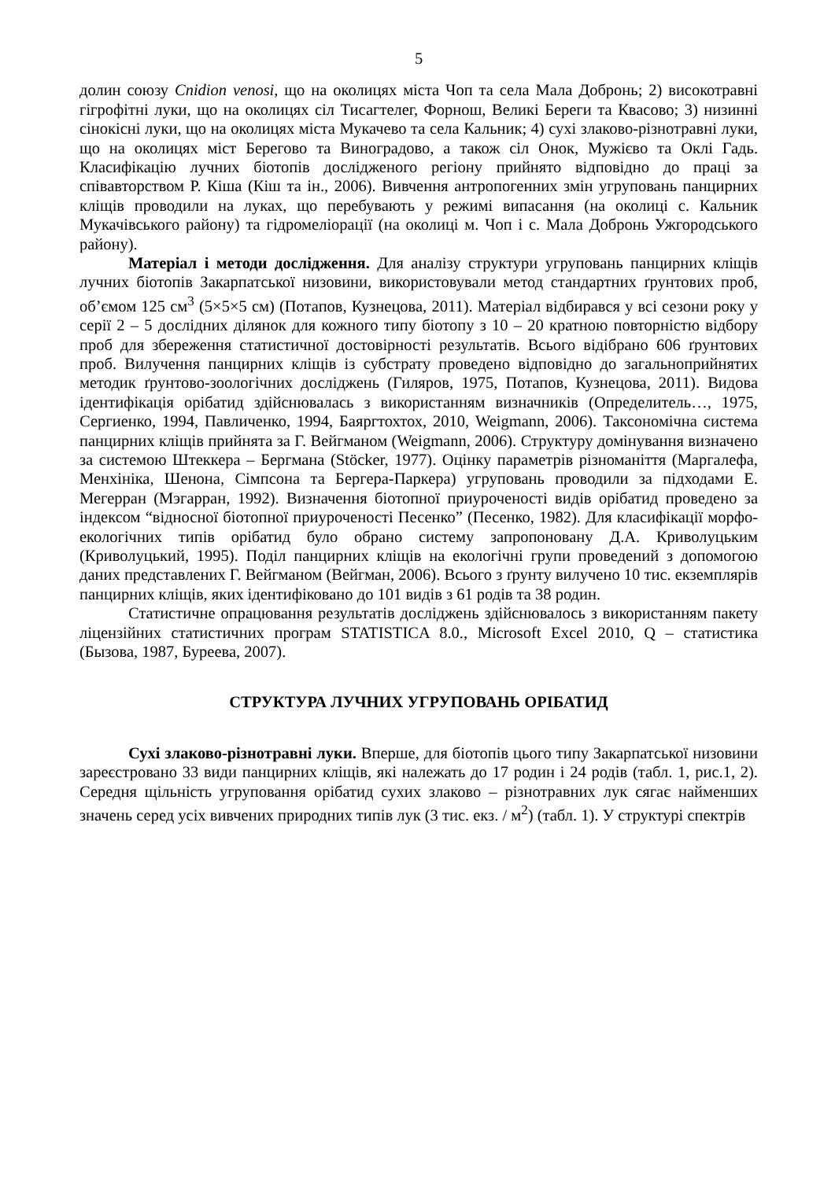5
долин союзу Cnidion venosi, що на околицях міста Чоп та села Мала Добронь; 2) високотравні гігрофітні луки, що на околицях сіл Тисагтелег, Форнош, Великі Береги та Квасово; 3) низинні сінокісні луки, що на околицях міста Мукачево та села Кальник; 4) сухі злаково-різнотравні луки, що на околицях міст Берегово та Виноградово, а також сіл Онок, Мужієво та Оклі Гадь. Класифікацію лучних біотопів дослідженого регіону прийнято відповідно до праці за співавторством Р. Кіша (Кіш та ін., 2006). Вивчення антропогенних змін угруповань панцирних кліщів проводили на луках, що перебувають у режимі випасання (на околиці с. Кальник Мукачівського району) та гідромеліорації (на околиці м. Чоп і с. Мала Добронь Ужгородського району).
Матеріал і методи дослідження. Для аналізу структури угруповань панцирних кліщів лучних біотопів Закарпатської низовини, використовували метод стандартних ґрунтових проб, об’ємом 125 см<sup>3</sup> (5×5×5 см) (Потапов, Кузнецова, 2011). Матеріал відбирався у всі сезони року у серії 2 – 5 дослідних ділянок для кожного типу біотопу з 10 – 20 кратною повторністю відбору проб для збереження статистичної достовірності результатів. Всього відібрано 606 ґрунтових проб. Вилучення панцирних кліщів із субстрату проведено відповідно до загальноприйнятих методик ґрунтово-зоологічних досліджень (Гиляров, 1975, Потапов, Кузнецова, 2011). Видова ідентифікація орібатид здійснювалась з використанням визначників (Определитель…, 1975, Сергиенко, 1994, Павличенко, 1994, Баяргтохтох, 2010, Weigmann, 2006). Таксономічна система панцирних кліщів прийнята за Г. Вейгманом (Weigmann, 2006). Структуру домінування визначено за системою Штеккера – Бергмана (Stöcker, 1977). Оцінку параметрів різноманіття (Маргалефа, Менхініка, Шенона, Сімпсона та Бергера-Паркера) угруповань проводили за підходами Е. Мегерран (Мэгарран, 1992). Визначення біотопної приуроченості видів орібатид проведено за індексом “відносної біотопної приуроченості Песенко” (Песенко, 1982). Для класифікації морфо-екологічних типів орібатид було обрано систему запропоновану Д.А. Криволуцьким (Криволуцький, 1995). Поділ панцирних кліщів на екологічні групи проведений з допомогою даних представлених Г. Вейгманом (Вейгман, 2006). Всього з ґрунту вилучено 10 тис. екземплярів панцирних кліщів, яких ідентифіковано до 101 видів з 61 родів та 38 родин.
Статистичне опрацювання результатів досліджень здійснювалось з використанням пакету ліцензійних статистичних програм STATISTICA 8.0., Microsoft Excel 2010, Q – статистика (Бызова, 1987, Буреева, 2007).
СТРУКТУРА ЛУЧНИХ УГРУПОВАНЬ ОРІБАТИД
Сухі злаково-різнотравні луки. Вперше, для біотопів цього типу Закарпатської низовини зареєстровано 33 види панцирних кліщів, які належать до 17 родин і 24 родів (табл. 1, рис.1, 2). Середня щільність угруповання орібатид сухих злаково – різнотравних лук сягає найменших значень серед усіх вивчених природних типів лук (3 тис. екз. / м<sup>2</sup>) (табл. 1). У структурі спектрів